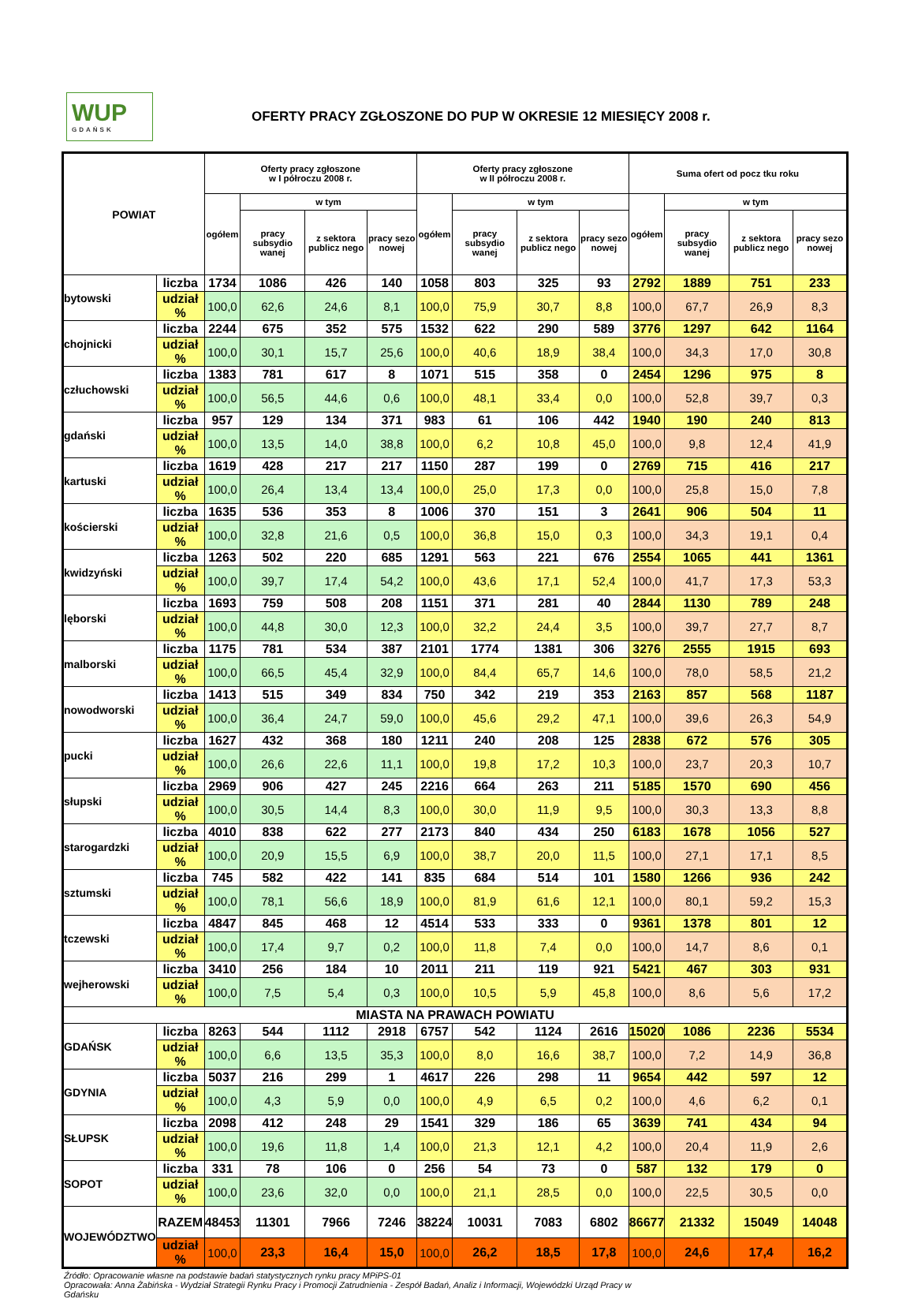WUP
GDAŃSK
OFERTY PRACY ZGŁOSZONE DO PUP W OKRESIE 12 MIESIĘCY 2008 r.
| POWIAT | | Oferty pracy zgłoszone w I półroczu 2008 r. | | | | Oferty pracy zgłoszone w II półroczu 2008 r. | | | | Suma ofert od pocz tku roku | | | |
| --- | --- | --- | --- | --- | --- | --- | --- | --- | --- | --- | --- | --- | --- |
| | | ogółem | w tym | | | ogółem | w tym | | | ogółem | w tym | | |
| | | | pracy subsydio wanej | z sektora publicz nego | pracy sezo nowej | | pracy subsydio wanej | z sektora publicz nego | pracy sezo nowej | | pracy subsydio wanej | z sektora publicz nego | pracy sezo nowej |
| bytowski | liczba | 1734 | 1086 | 426 | 140 | 1058 | 803 | 325 | 93 | 2792 | 1889 | 751 | 233 |
| | udział % | 100,0 | 62,6 | 24,6 | 8,1 | 100,0 | 75,9 | 30,7 | 8,8 | 100,0 | 67,7 | 26,9 | 8,3 |
| chojnicki | liczba | 2244 | 675 | 352 | 575 | 1532 | 622 | 290 | 589 | 3776 | 1297 | 642 | 1164 |
| | udział % | 100,0 | 30,1 | 15,7 | 25,6 | 100,0 | 40,6 | 18,9 | 38,4 | 100,0 | 34,3 | 17,0 | 30,8 |
| człuchowski | liczba | 1383 | 781 | 617 | 8 | 1071 | 515 | 358 | 0 | 2454 | 1296 | 975 | 8 |
| | udział % | 100,0 | 56,5 | 44,6 | 0,6 | 100,0 | 48,1 | 33,4 | 0,0 | 100,0 | 52,8 | 39,7 | 0,3 |
| gdański | liczba | 957 | 129 | 134 | 371 | 983 | 61 | 106 | 442 | 1940 | 190 | 240 | 813 |
| | udział % | 100,0 | 13,5 | 14,0 | 38,8 | 100,0 | 6,2 | 10,8 | 45,0 | 100,0 | 9,8 | 12,4 | 41,9 |
| kartuski | liczba | 1619 | 428 | 217 | 217 | 1150 | 287 | 199 | 0 | 2769 | 715 | 416 | 217 |
| | udział % | 100,0 | 26,4 | 13,4 | 13,4 | 100,0 | 25,0 | 17,3 | 0,0 | 100,0 | 25,8 | 15,0 | 7,8 |
| kościerski | liczba | 1635 | 536 | 353 | 8 | 1006 | 370 | 151 | 3 | 2641 | 906 | 504 | 11 |
| | udział % | 100,0 | 32,8 | 21,6 | 0,5 | 100,0 | 36,8 | 15,0 | 0,3 | 100,0 | 34,3 | 19,1 | 0,4 |
| kwidzyński | liczba | 1263 | 502 | 220 | 685 | 1291 | 563 | 221 | 676 | 2554 | 1065 | 441 | 1361 |
| | udział % | 100,0 | 39,7 | 17,4 | 54,2 | 100,0 | 43,6 | 17,1 | 52,4 | 100,0 | 41,7 | 17,3 | 53,3 |
| lęborski | liczba | 1693 | 759 | 508 | 208 | 1151 | 371 | 281 | 40 | 2844 | 1130 | 789 | 248 |
| | udział % | 100,0 | 44,8 | 30,0 | 12,3 | 100,0 | 32,2 | 24,4 | 3,5 | 100,0 | 39,7 | 27,7 | 8,7 |
| malborski | liczba | 1175 | 781 | 534 | 387 | 2101 | 1774 | 1381 | 306 | 3276 | 2555 | 1915 | 693 |
| | udział % | 100,0 | 66,5 | 45,4 | 32,9 | 100,0 | 84,4 | 65,7 | 14,6 | 100,0 | 78,0 | 58,5 | 21,2 |
| nowodworski | liczba | 1413 | 515 | 349 | 834 | 750 | 342 | 219 | 353 | 2163 | 857 | 568 | 1187 |
| | udział % | 100,0 | 36,4 | 24,7 | 59,0 | 100,0 | 45,6 | 29,2 | 47,1 | 100,0 | 39,6 | 26,3 | 54,9 |
| pucki | liczba | 1627 | 432 | 368 | 180 | 1211 | 240 | 208 | 125 | 2838 | 672 | 576 | 305 |
| | udział % | 100,0 | 26,6 | 22,6 | 11,1 | 100,0 | 19,8 | 17,2 | 10,3 | 100,0 | 23,7 | 20,3 | 10,7 |
| słupski | liczba | 2969 | 906 | 427 | 245 | 2216 | 664 | 263 | 211 | 5185 | 1570 | 690 | 456 |
| | udział % | 100,0 | 30,5 | 14,4 | 8,3 | 100,0 | 30,0 | 11,9 | 9,5 | 100,0 | 30,3 | 13,3 | 8,8 |
| starogardzki | liczba | 4010 | 838 | 622 | 277 | 2173 | 840 | 434 | 250 | 6183 | 1678 | 1056 | 527 |
| | udział % | 100,0 | 20,9 | 15,5 | 6,9 | 100,0 | 38,7 | 20,0 | 11,5 | 100,0 | 27,1 | 17,1 | 8,5 |
| sztumski | liczba | 745 | 582 | 422 | 141 | 835 | 684 | 514 | 101 | 1580 | 1266 | 936 | 242 |
| | udział % | 100,0 | 78,1 | 56,6 | 18,9 | 100,0 | 81,9 | 61,6 | 12,1 | 100,0 | 80,1 | 59,2 | 15,3 |
| tczewski | liczba | 4847 | 845 | 468 | 12 | 4514 | 533 | 333 | 0 | 9361 | 1378 | 801 | 12 |
| | udział % | 100,0 | 17,4 | 9,7 | 0,2 | 100,0 | 11,8 | 7,4 | 0,0 | 100,0 | 14,7 | 8,6 | 0,1 |
| wejherowski | liczba | 3410 | 256 | 184 | 10 | 2011 | 211 | 119 | 921 | 5421 | 467 | 303 | 931 |
| | udział % | 100,0 | 7,5 | 5,4 | 0,3 | 100,0 | 10,5 | 5,9 | 45,8 | 100,0 | 8,6 | 5,6 | 17,2 |
| MIASTA NA PRAWACH POWIATU | | | | | | | | | | | | | |
| GDAŃSK | liczba | 8263 | 544 | 1112 | 2918 | 6757 | 542 | 1124 | 2616 | 15020 | 1086 | 2236 | 5534 |
| | udział % | 100,0 | 6,6 | 13,5 | 35,3 | 100,0 | 8,0 | 16,6 | 38,7 | 100,0 | 7,2 | 14,9 | 36,8 |
| GDYNIA | liczba | 5037 | 216 | 299 | 1 | 4617 | 226 | 298 | 11 | 9654 | 442 | 597 | 12 |
| | udział % | 100,0 | 4,3 | 5,9 | 0,0 | 100,0 | 4,9 | 6,5 | 0,2 | 100,0 | 4,6 | 6,2 | 0,1 |
| SŁUPSK | liczba | 2098 | 412 | 248 | 29 | 1541 | 329 | 186 | 65 | 3639 | 741 | 434 | 94 |
| | udział % | 100,0 | 19,6 | 11,8 | 1,4 | 100,0 | 21,3 | 12,1 | 4,2 | 100,0 | 20,4 | 11,9 | 2,6 |
| SOPOT | liczba | 331 | 78 | 106 | 0 | 256 | 54 | 73 | 0 | 587 | 132 | 179 | 0 |
| | udział % | 100,0 | 23,6 | 32,0 | 0,0 | 100,0 | 21,1 | 28,5 | 0,0 | 100,0 | 22,5 | 30,5 | 0,0 |
| WOJEWÓDZTWO | RAZEM | 48453 | 11301 | 7966 | 7246 | 38224 | 10031 | 7083 | 6802 | 86677 | 21332 | 15049 | 14048 |
| | udział % | 100,0 | 23,3 | 16,4 | 15,0 | 100,0 | 26,2 | 18,5 | 17,8 | 100,0 | 24,6 | 17,4 | 16,2 |
Źródło: Opracowanie własne na podstawie badań statystycznych rynku pracy MPiPS-01
Opracowała: Anna Żabińska - Wydział Strategii Rynku Pracy i Promocji Zatrudnienia - Zespół Badań, Analiz i Informacji, Wojewódzki Urząd Pracy w Gdańsku